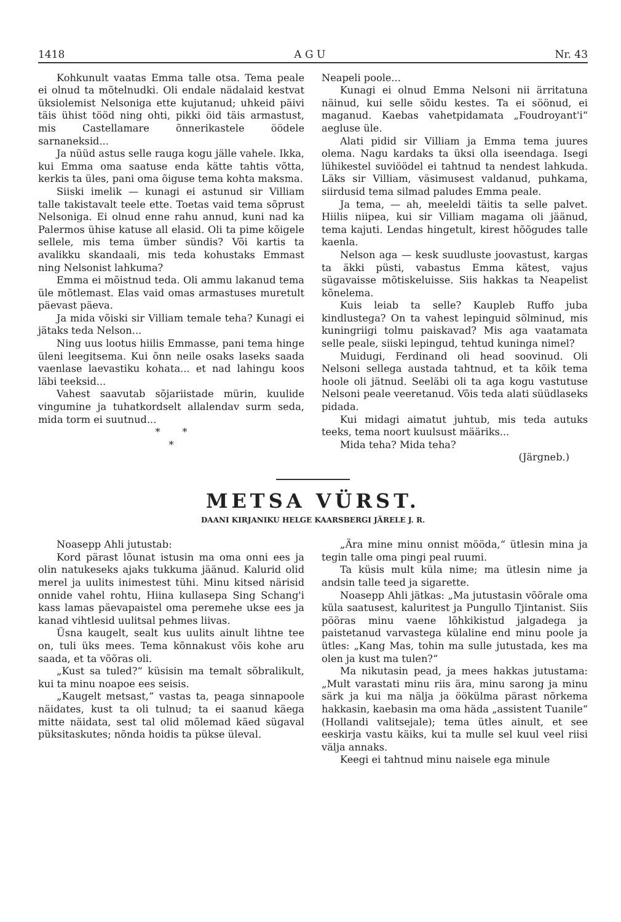1418 A G U Nr. 43
Kohkunult vaatas Emma talle otsa. Tema peale ei olnud ta mõtelnudki. Oli endale nädalaid kestvat üksiolemist Nelsoniga ette kujutanud; uhkeid päivi täis ühist tööd ning ohti, pikki öid täis armastust, mis Castellamare õnnerikastele öödele sarnaneksid...
Ja nüüd astus selle rauga kogu jälle vahele. Ikka, kui Emma oma saatuse enda kätte tahtis võtta, kerkis ta üles, pani oma õiguse tema kohta maksma.
Siiski imelik — kunagi ei astunud sir Villiam talle takistavalt teele ette. Toetas vaid tema sõprust Nelsoniga. Ei olnud enne rahu annud, kuni nad ka Palermos ühise katuse all elasid. Oli ta pime kõigele sellele, mis tema ümber sündis? Või kartis ta avalikku skandaali, mis teda kohustaks Emmast ning Nelsonist lahkuma?
Emma ei mõistnud teda. Oli ammu lakanud tema üle mõtlemast. Elas vaid omas armastuses muretult päevast päeva.
Ja mida võiski sir Villiam temale teha? Kunagi ei jätaks teda Nelson...
Ning uus lootus hiilis Emmasse, pani tema hinge üleni leegitsema. Kui õnn neile osaks laseks saada vaenlase laevastiku kohata... et nad lahingu koos läbi teeksid...
Vahest saavutab sõjariistade mürin, kuulide vingumine ja tuhatkordselt allalendav surm seda, mida torm ei suutnud...
* *
*
Neapeli poole...
Kunagi ei olnud Emma Nelsoni nii ärritatuna näinud, kui selle sõidu kestes. Ta ei söönud, ei maganud. Kaebas vahetpidamata „Foudroyant'i“ aegluse üle.
Alati pidid sir Villiam ja Emma tema juures olema. Nagu kardaks ta üksi olla iseendaga. Isegi lühikestel suviöödel ei tahtnud ta nendest lahkuda. Läks sir Villiam, väsimusest valdanud, puhkama, siirdusid tema silmad paludes Emma peale.
Ja tema, — ah, meeleldi täitis ta selle palvet. Hiilis niipea, kui sir Villiam magama oli jäänud, tema kajuti. Lendas hingetult, kirest hõõgudes talle kaenla.
Nelson aga — kesk suudluste joovastust, kargas ta äkki püsti, vabastus Emma kätest, vajus sügavaisse mõtiskeluisse. Siis hakkas ta Neapelist kõnelema.
Kuis leiab ta selle? Kaupleb Ruffo juba kindlustega? On ta vahest lepinguid sõlminud, mis kuningriigi tolmu paiskavad? Mis aga vaatamata selle peale, siiski lepingud, tehtud kuninga nimel?
Muidugi, Ferdinand oli head soovinud. Oli Nelsoni sellega austada tahtnud, et ta kõik tema hoole oli jätnud. Seeläbi oli ta aga kogu vastutuse Nelsoni peale veeretanud. Võis teda alati süüdlaseks pidada.
Kui midagi aimatut juhtub, mis teda autuks teeks, tema noort kuulsust määriks...
Mida teha? Mida teha?
(Järgneb.)
METSA VÜRST.
DAANI KIRJANIKU HELGE KAARSBERGI JÄRELE J. R.
Noasepp Ahli jutustab:
Kord pärast lõunat istusin ma oma onni ees ja olin natukeseks ajaks tukkuma jäänud. Kalurid olid merel ja uulits inimestest tühi. Minu kitsed närisid onnide vahel rohtu, Hiina kullasepa Sing Schang'i kass lamas päevapaistel oma peremehe ukse ees ja kanad vihtlesid uulitsal pehmes liivas.
Üsna kaugelt, sealt kus uulits ainult lihtne tee on, tuli üks mees. Tema kõnnakust võis kohe aru saada, et ta võõras oli.
„Kust sa tuled?“ küsisin ma temalt sõbralikult, kui ta minu noapoe ees seisis.
„Kaugelt metsast,“ vastas ta, peaga sinnapoole näidates, kust ta oli tulnud; ta ei saanud käega mitte näidata, sest tal olid mõlemad käed sügaval püksitaskutes; nõnda hoidis ta pükse üleval.
„Ära mine minu onnist mööda,“ ütlesin mina ja tegin talle oma pingi peal ruumi.
Ta küsis mult küla nime; ma ütlesin nime ja andsin talle teed ja sigarette.
Noasepp Ahli jätkas: „Ma jutustasin võõrale oma küla saatusest, kaluritest ja Pungullo Tjintanist. Siis pööras minu vaene lõhkikistud jalgadega ja paistetanud varvastega külaline end minu poole ja ütles: „Kang Mas, tohin ma sulle jutustada, kes ma olen ja kust ma tulen?“
Ma nikutasin pead, ja mees hakkas jutustama: „Mult varastati minu riis ära, minu sarong ja minu särk ja kui ma nälja ja öökülma pärast nõrkema hakkasin, kaebasin ma oma häda „assistent Tuanile“ (Hollandi valitsejale); tema ütles ainult, et see eeskirja vastu käiks, kui ta mulle sel kuul veel riisi välja annaks.
Keegi ei tahtnud minu naisele ega minule